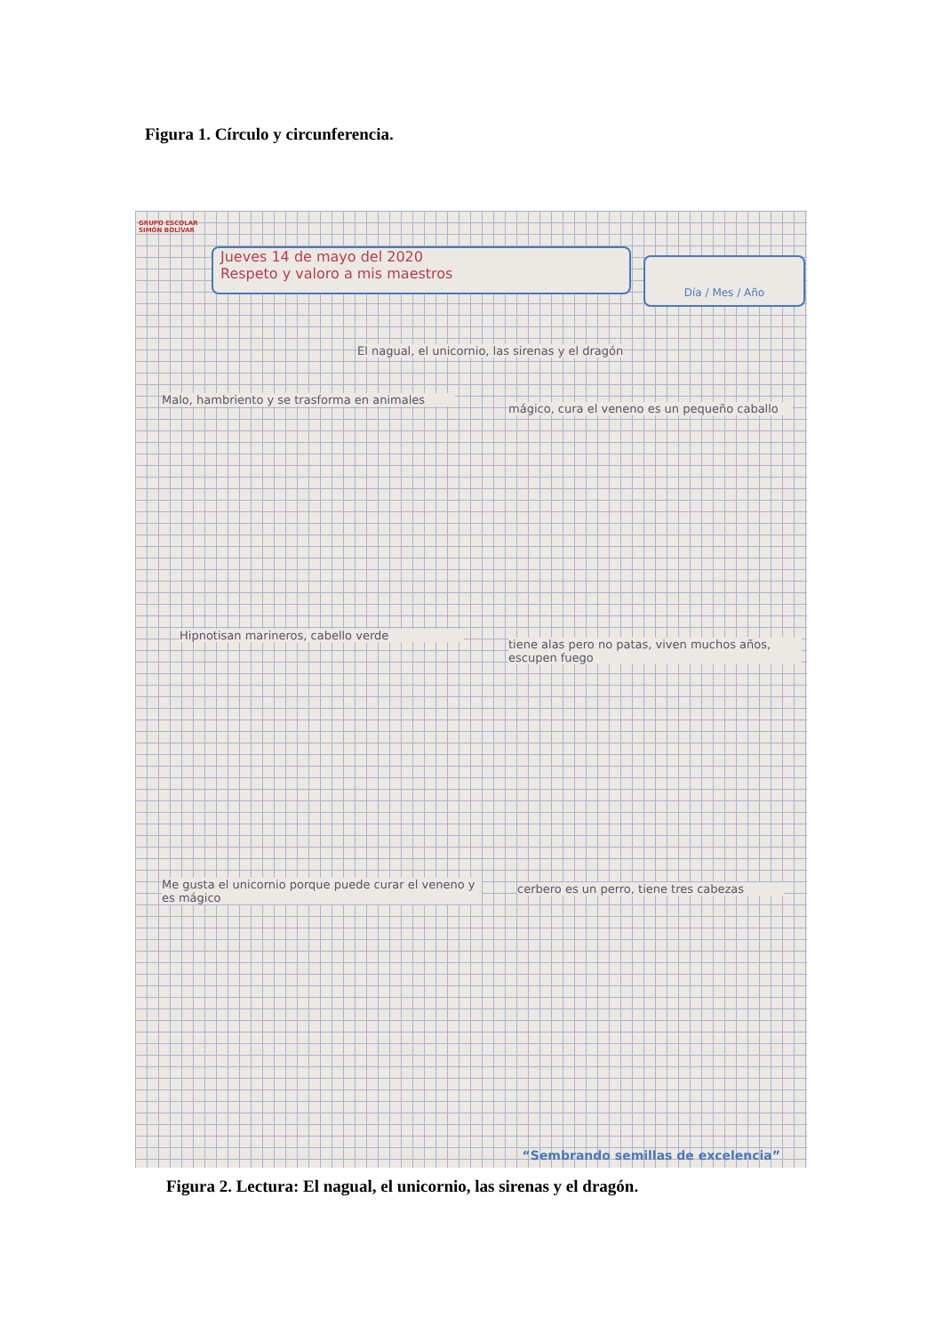Figura 1. Círculo y circunferencia.
GRUPO ESCOLAR
SIMÓN BOLÍVAR
Jueves 14 de mayo del 2020
Respeto y valoro a mis maestros
Día / Mes / Año
El nagual, el unicornio, las sirenas y el dragón
Malo, hambriento y se trasforma en animales
mágico, cura el veneno es un pequeño caballo
Hipnotisan marineros, cabello verde
tiene alas pero no patas, viven muchos años, escupen fuego
Me gusta el unicornio porque puede curar el veneno y es mágico
cerbero es un perro, tiene tres cabezas
“Sembrando semillas de excelencia”
Figura 2. Lectura: El nagual, el unicornio, las sirenas y el dragón.